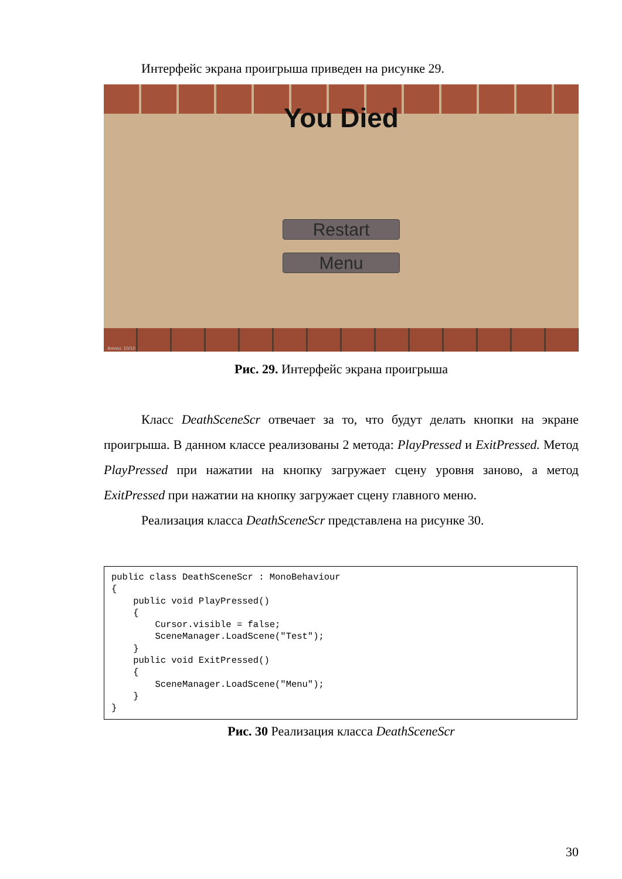Интерфейс экрана проигрыша приведен на рисунке 29.
You Died
Restart
Menu
Ammo: 10/10
Рис. 29. Интерфейс экрана проигрыша
Класс DeathSceneScr отвечает за то, что будут делать кнопки на экране проигрыша. В данном классе реализованы 2 метода: PlayPressed и ExitPressed. Метод PlayPressed при нажатии на кнопку загружает сцену уровня заново, а метод ExitPressed при нажатии на кнопку загружает сцену главного меню.
Реализация класса DeathSceneScr представлена на рисунке 30.
public class DeathSceneScr : MonoBehaviour
{
    public void PlayPressed()
    {
        Cursor.visible = false;
        SceneManager.LoadScene("Test");
    }
    public void ExitPressed()
    {
        SceneManager.LoadScene("Menu");
    }
}
Рис. 30 Реализация класса DeathSceneScr
30